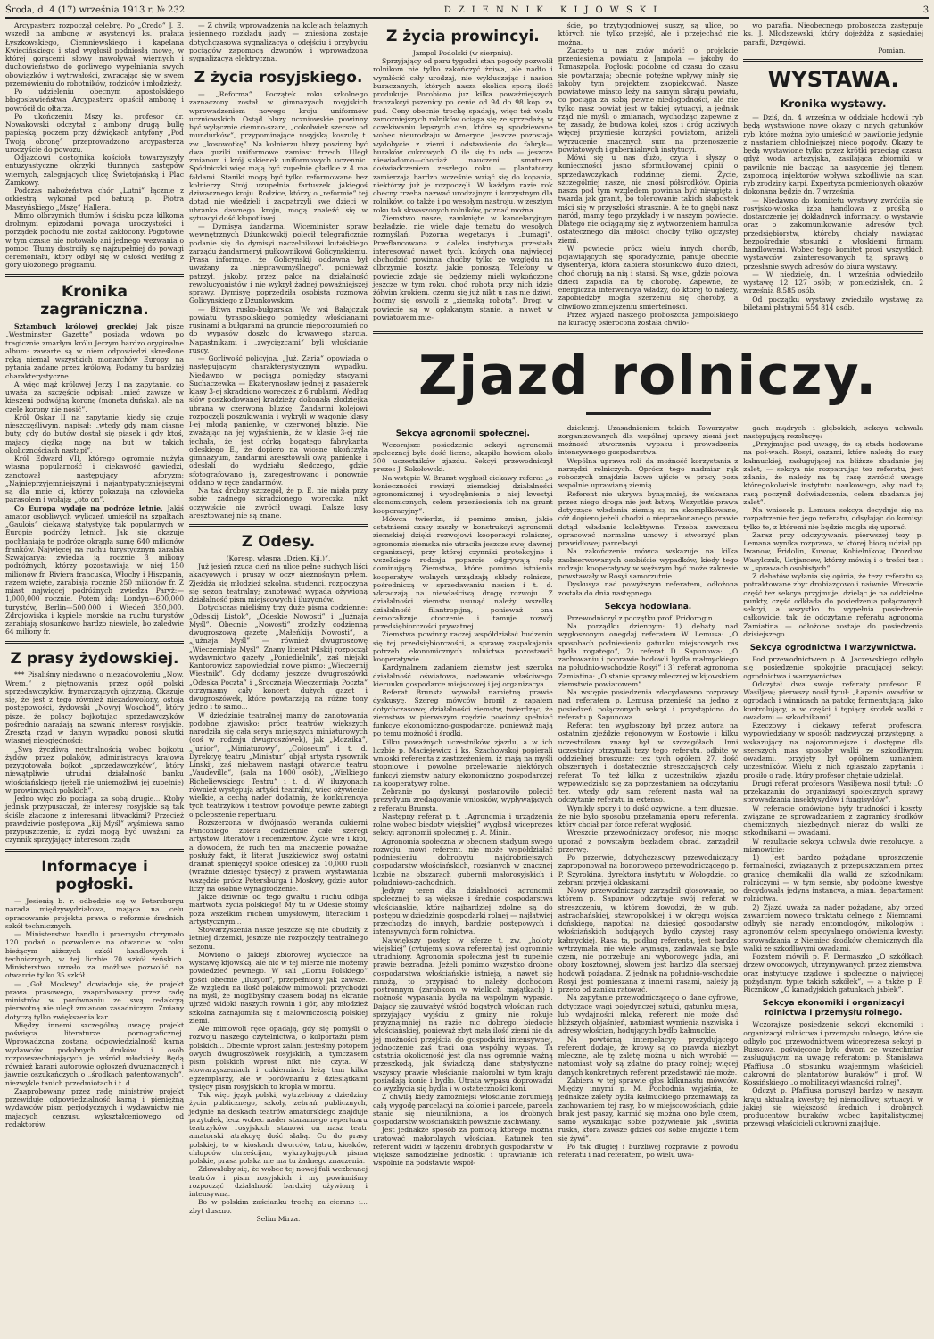Środa, d. 4 (17) września 1913 r. № 232 DZIENNIK KIJOWSKI 3
Arcypasterz rozpoczął celebrę. Po „Credo“ J. E. wszedł na ambonę w asystencyi ks. prałata Łyszkowskiego, Ciemniewskiego i kapelana Kwiecińskiego i stąd wygłosił podniosłą mowę, w której gorącemi słowy nawoływał wiernych i duchowieństwo do gorliwego wypełniania swych obowiązków i wytrwałości, zwracając się w swem przemówieniu do robotników, rodziców i młodzieży.
Po udzieleniu obecnym apostolskiego błogosławieństwa Arcypasterz opuścił ambonę i powrócił do ołtarza.
Po ukończeniu Mszy ks. profesor dr. Nowakowski odczytał z ambony drugą bullę papieską, poczem przy dźwiękach antyfony „Pod Twoją obronę“ przeprowadzono arcypasterza uroczyście do powozu.
Odjazdowi dostojnika kościoła towarzyszyły entuzyastyczne okrzyki tłumnych zastępów wiernych, zalegających ulicę Świętojańską i Plac Zamkowy.
Podczas nabożeństwa chór „Lutni“ łącznie z orkiestrą wykonał pod batutą p. Piotra Maszyńskiego „Mszę“ Hallera.
Mimo olbrzymich tłumów i ścisku poza kilkoma drobnymi epizodami powaga uroczystości i porządek pochodu nie został zakłócony. Pogotowie w tym czasie nie notowało ani jednego wezwania o pomoc. Tłumy dostroiły się najzupełniej do powagi ceremoniału, który odbył się w całości według z góry ułożonego programu.
Kronika zagraniczna.
Sztambuch królowej greckiej Jak pisze „Westminster Gazette“ posiada wdowa po tragicznie zmarłym królu Jerzym bardzo oryginalne album: zawarte są w niem odpowiedzi skreślone ręką niemal wszystkich monarchów Europy, na pytania zadane przez królową. Podamy tu bardziej charakterystyczne.
A więc mąż królowej Jerzy I na zapytanie, co uważa za szczęście odpisał: „mieć zawsze w kieszeni podwójną koronę (moneta duńska), ale na czele korony nie nosić“.
Król Oskar II na zapytanie, kiedy się czuje nieszczęśliwym, napisał: „wtedy gdy mam ciasne buty, gdy do butów dostał się piasek i gdy ktoś, mający ciężką nogę na but w takich okolicznościach nastąpi“.
Król Edward VII, którego ogromnie nużyła własna popularność i ciekawość gawiedzi, zanotował następujący aforyzm: „Najnieprzyjemniejszymi i najantypatyczniejszymi są dla mnie ci, którzy pokazują na człowieka parasolem i wołają: „oto on“.
Co Europa wydaje na podróże letnie. Jakiś amator osobliwych wyliczeń umieścił na szpaltach „Gaulois“ ciekawą statystykę tak popularnych w Europie podróży letnich. Jak się okazuje pochłaniają te podróże okrągłą sumę 640 milionów franków. Najwięcej na ruchu turystycznym zarabia Szwajcarya: zwiedza ją rocznie 3 miliony podróżnych, którzy pozostawiają w niej 150 milionów fr. Riviera francuska, Włochy i Hiszpania, razem wzięte, zarabiają rocznie 250 milionów fr. Z miast najwięcej podróżnych zwiedza Paryż:—1,000,000 rocznie. Potem idą: Londyn—600,000 turystów, Berlin—500,000 i Wiedeń 350,000. Zdrojowiska i kąpiele morskie na ruchu turystów zarabiają stosunkowo bardzo niewiele, bo zaledwie 64 miliony fr.
Z prasy żydowskiej.
*** Pisaliśmy niedawno o niezadowoleniu „Now. Wrem.“ z piętnowania przez ogół polski sprzedawczyków, frymarczących ojczyzną. Okazuje się, że jest z tego również niezadowolony, ostoja postępowości, żydowski „Nowyj Woschod“, który pisze, że polacy bojkotując sprzedawczyków pośrednio narażają na szwank interesy rosyjskie. Zresztą rząd w danym wypadku ponosi skutki własnej nieogiędności:
„Swą życzliwą neutralnością wobec bojkotu żydów przez polaków, administracya krajowa przygotowała bojkot „sprzedawczyków“, który niewątpliwie utrudni działalność banku włościańskiego (jeżeli nie uniemożliwi jej zupełnie) w prowincyach polskich“.
Jedno więc zło pociąga za sobą drugie... Ktoby jednak przypuszczał, że interesy rosyjskie są tak ściśle złączone z interesami litwackimi? Przecież prawdziwie postępowa „Kij Myśl“ wyśmiewa samo przypuszczenie, iż żydzi mogą być uważani za czynnik sprzyjający interesom rządu
Informacye i pogłoski.
— Jesienią b. r. odbędzie się w Petersburgu narada międzywydziałowa, mająca na celu opracowanie projektu prawa o reformie średnich szkół technicznych.
— Ministerstwo handlu i przemysłu otrzymało 120 podań o pozwolenie na otwarcie w roku bieżącym niższych szkół handlowych i technicznych, w tej liczbie 70 szkół żeńskich. Ministerstwo uznało za możliwe pozwolić na otwarcie tylko 35 szkół.
— „Goł. Moskwy“ dowiaduje się, że projekt prawa prasowego, zaaprobowany przez radę ministrów w porównaniu ze swą redakcyą pierwotną nie uległ zmianom zasadniczym. Zmiany dotyczą tylko zwiększenia kar.
Między innemi szczególną uwagę projekt poświęca literaturze pornograficznej. Wprowadzona zostaną odpowiedzialność karna wydawców podobnych druków i osób rozpowszechniających je wśród młodzieży. Będą również karani autorowie ogłoszeń dwuznacznych i jawnie oszukańczych o „środkach patentowanych“, niezwykle tanich przedmiotach i t. d.
Zaaprobowany przez radę ministrów projekt przewiduje odpowiedzialność karną i pieniężną wydawców pism perjodycznych i wydawnictw nie mających cenzusu wykształceniowego od redaktorów.
— Z chwilą wprowadzenia na kolejach żelaznych jesiennego rozkładu jazdy — zniesiona zostaje dotychczasowa sygnalizacya o odejściu i przybyciu pociągów zapomocą dzwonów i wprowadzona sygnalizacya elektryczna.
Z życia rosyjskiego.
— „Reforma“. Początek roku szkolnego zaznaczony został w gimnazyach rosyjskich wprowadzeniem nowego kroju uniformów uczniowskich. Ostąd bluzy uczniowskie powinny być wyłącznie ciemno-szare, „cokolwiek szersze od mundurków“, przypominające rosyjską koszulę t. zw. „kosowotkę“. Na kołnierzu bluzy powinny być dwa guziki uniformowe zamiast trzech. Uległ zmianom i krój sukienek uniformowych uczennic. Spódniczki więc mają być zupełnie gładkie z 4 ma fałdami. Staniki mogą być tylko reformowane bez kołnierzy. Strój uzupełnia fartuszek jakiegoś dziwacznego kroju. Rodzice, którzy o „reformie“ tej dotąd nie wiedzieli i zaopatrzyli swe dzieci w ubranka dawnego kroju, mogą znaleźć się w sytuacyi dość kłopotliwej.
— Dymisya żandarma. Wiceminister spraw wewnętrznych Dżunkowskij polecił telegraficznie podanie się do dymisyi naczelnikowi kutaiskiego zarządu żandarmeryi pułkownikowi Golicynskiemu. Prasa informuje, że Golicynskij oddawna był uważany za „nieprawomyślnego“, ponieważ patrzył, jakoby, przez palce na działalność rewolucyonistów i nie wykrył żadnej poważniejszej sprawy. Dymisyę poprzedziła osobista rozmowa Golicynskiego z Dżunkowskim.
— Bitwa rusko-bułgarska. We wsi Bałajczuk powiatu tyraspolskiego pomiędzy włościanami rusinami a bułgarami na gruncie nieporozumień co do wypasów doszło do krwawego starcia. Napastnikami i „zwycięzcami“ byli włościanie ruscy.
— Gorliwość policyjna. „Już. Zaria“ opowiada o następującym charakterystycznym wypadku. Niedawno w pociągu pomiędzy stacyami Suchaczewka — Ekaterynosław jednej z pasażerek klasy 3-ej skradziono woreczek z 6 rublami. Według słów poszkodowanej kradzieży dokonała złodziejka ubrana w czerwoną bluzkę. Żandarmi kolejowi rozpoczęli poszukiwania i wykryli w wagonie klasy I-ej młodą panienkę, w czerwonej bluzie. Nie zważając na jej wyjaśnienia, że w klasie 3-ej nie jechała, że jest córką bogatego fabrykanta odeskiego E., że dopiero na wiosnę ukończyła gimnazyum, żandarmi aresztowali ową panienkę i odesłali do wydziału śledczego, gdzie sfotografowano ją, zaregestrowano i ponownie oddano w ręce żandarmów.
Na tak drobny szczegół, że p. E. nie miała przy sobie żadnego skradzionego woreczka nikt oczywiście nie zwrócił uwagi. Dalsze losy aresztowanej nie są znane.
Z Odesy.
(Koresp. własna „Dzien. Kij.)“.
Już jesień rzuca cień na ulice pełne suchych liści akacyowych i pruszy w oczy nieznośnym pyłem. Zjeżdża się młodzież szkolna, studenci, rozpoczyna się sezon teatralny; zanotować wypada ożywioną działalność pism miejscowych i iluzyonów.
Dotychczas mieliśmy trzy duże pisma codzienne: „Odeskij Listok“, „Odeskie Nowosti“ i „Jużnaja Myśl“. Obecnie „Nowosti“ zrodziły codzienną dwugroszową gazetę „Małeńkija Nowosti“, a „Jużnaja Myśl“ — również dwugroszowę „Wieczerniaja Myśl“. Znany literat Pilskij rozpoczął wydawnictwo gazety „Poniedielnik“, zaś niejaki Kantorowicz zapowiedział nowe pismo: „Wieczernij Wiestnik“. Gdy dodamy jeszcze dwugroszówki „Odeska Poczta“ i „Srocznaja Wieczerniaja Poczta“ otrzymamy cały koncert dużych gazet i dwugroszówek, które powtarzają na różne tony jedno i to samo...
W dziedzinie teatralnej mamy do zanotowania podobne zjawisko: prócz teatrów większych narodziła się cała serya mniejszych miniaturowych (coś w rodzaju dwugroszówek), jak „Mozaika“, „Junior“, „Miniaturowy“, „Coloseum“ i t. d. Dyrekcyę teatru „Miniatur“ objął artysta rysownik Linskij, zaś niebawem nastąpi otwarcie teatru „Vaudeville“, (sala na 1000 osób), „Wielkiego Richeliewskiego Teatru“ i t. d. W iluzyonach również występują artyści teatralni, więc ożywienie wielkie, a cechą nader dodatnią, że konkurencya tych teatrzyków i teatrów powoduje pewne zabiegi o polepszenie repertuaru.
Rozszerzona w dwójnasób weranda cukierni Fanconiego zbiera codziennie całe szeregi artystów, literatów i recenzentów. Życie wre i kipi, a dowodem, że ruch ten ma znaczenie poważne posłuży fakt, iż literat Juszkiewicz swój ostatni dramat spieniężył spółce odeskiej za 10,000 rubli (wraźnie dziesięć tysięcy) z prawem wystawiania wszędzie prócz Petersburga i Moskwy, gdzie autor liczy na osobne wynagrodzenie.
Jakże dziwnie od tego gwaltu i ruchu odbija martwota życia polskiego! My tu w Odesie stoimy poza wszelkim ruchem umysłowym, literackim i artystycznym...
Stowarzyszenia nasze jeszcze się nie obudziły z letniej drzemki, jeszcze nie rozpoczęły teatralnego sezonu.
Mówiono o jakiejś zbiorowej wycieczce na wystawę kijowską, ale nic w tej mierze nie możemy powiedzieć pewnego. W sali „Domu Polskiego“ gości obecnie „iluzyon“, przepełniony jak zawsze. Ze względu na ilość polaków mimowoli przychodzi na myśl, że moglibyśmy czasem bodaj na ekranie ujrzeć widoki naszych równin i gór, aby młodzież szkolna zaznajomiła się z malowniczością polskiej ziemi.
Ale mimowoli ręce opadają, gdy się pomyśli o rozwoju naszego czytelnictwa, o kolportażu pism polskich... Obecnie wprost zalani jesteśmy potopem owych dwugroszówek rosyjskich, a tymczasem pism polskich wprost nikt nie czyta. W stowarzyszeniach i cukierniach leżą tam kilka egzemplarzy, ale w porównaniu z dziesiątkami tysięcy pism rosyjskich to kropla w morzu.
Tak więc język polski, wytrzebiony z dziedziny życia publicznego, szkoły, zebrań publicznych, jedynie na deskach teatrów amatorskiego znajduje przytułek, lecz wobec nader starannego repertuaru teatrzyków rosyjskich stanowi on nasz teatr amatorski atrakcyę dość słabą. Co do prasy polskiej, to w kioskach dworców, tatru, kiosków, chłopców chrześcijan, wykrzykujących pisma polskie, prasa polska nie ma tu żadnego znaczenia.
Zdawałoby się, że wobec tej nowej fali wezbranej teatrów i pism rosyjskich i my powinniśmy rozpocząć działalność bardziej ożywioną i intensywną.
Bo w polskim zaścianku trochę za ciemno i... zbyt duszno.
Selim Mirza.
Z życia prowincyi.
Jampol Podolski (w sierpniu).
Sprzyjający od paru tygodni stan pogody pozwolił rolnikom nie tylko zakończyć żniwa, ale nadto i wymłócić cały urodzaj, nie wykluczając i nasion buraczanych, których nasza okolica sporą ilość produkuje. Porobiono już kilka poważniejszych tranzakcyi pszenicy po cenie od 94 do 98 kop. za pud. Ceny obecnie trochę spadają, więc też wielu zamożniejszych rolników ociąga się ze sprzedażą w oczekiwaniu lepszych cen, które są spodziewane wobec nieurodzaju w Ameryce. Jeszcze pozostaje wydobycie z ziemi i odstawienie do fabryk—buraków cukrowych. O ile się to uda — jeszcze niewiadomo—chociaż nauczeni smutnem doświadczeniem zeszłego roku — plantatorzy zamierzają bardzo wcześnie wziąć się do kopania, niektórzy już je rozpoczęli. W każdym razie rok obecny trzeba nazwać urodzajnym i korzystnym dla rolników, co także i po wesołym nastroju, w zeszłym roku tak skwaszonych rolników, poznać można.
Ziemstwo nasze, zamknięte w kancelaryjnym bezładzie, nie wiele daje tematu do wesołych rozmyślań. Pozorna wegetacya i „bumagi“. Przeflancowana z daleka instytucya przestała interesować nawet tych, których ona najwięcej obchodzić powinna choćby tylko ze względu na olbrzymie koszty, jakie ponoszą. Telefony w powiecie zdaje się będziemy mieli wykończone jeszcze w tym roku, choć robota przy nich idzie żółwim krokiem, czemu się już nikt u nas nie dziwi, boćmy się oswoili z „ziemską robotą“. Drogi w powiecie są w opłakanym stanie, a nawet w powiatowem mie-
ście, po trzytygodniowej suszy, są ulice, po których nie tylko przejść, ale i przejechać nie można.
Zaczęto u nas znów mówić o projekcie przeniesienia powiatu z Jampola — jakoby do Tomaszpola. Pogłoski podobne od czasu do czasu się powtarzają; obecnie potężne wpływy miały się jakoby tym projektem zaopiekować. Nasze powiatowe miasto leży na samym skraju powiatu, co pociąga za sobą pewne niedogodności, ale nie tylko nasz powiat jest w takiej sytuacyi, a jednak rząd nie myśli o zmianach, wychodząc zapewne z tej zasady, że budowa kolei, szos i dróg ucziwych więcej przyniesie korzyści powiatom, aniżeli wyrzucenie znacznych sum na przenoszenie powiatowych i gubernialnych instytucyi.
Mówi się u nas dużo, czyta i słyszy o konieczności jasno sformułowanej opinii o sprzedawczykach rodzinnej ziemi. Życie, szczególniej nasze, nie znosi półśrodków. Opinia nasza pod tym względem powinna być nieugięta i twarda jak granit, bo tolerowanie takich słabostek mści się w przyszłości strasznie. A że to gnębi nasz naród, mamy tego przykłady i w naszym powiecie. Dlatego nie ociągajmy się z wytworzeniem hamulca ostatecznego dla miłości choćby tylko ojczystej ziemi.
W powiecie prócz wielu innych chorób, pojawiających się sporadycznie, panuje obecnie dysenterya, która zabiera stosunkowo dużo dzieci, choć chorują na nią i starsi. Są wsie, gdzie połowa dzieci zapadła na tę chorobę. Zapewne, że energiczna interwencya władzy, do której to należy, zapobiedzby mogła szerzeniu się choroby, a chwilowo zmniejszeniu śmiertelności.
Przez wyjazd naszego proboszcza jampolskiego na kuracyę osierocona została chwilo-
wo parafia. Nieobecnego proboszcza zastępuje ks. J. Młodszewski, który dojeżdża z sąsiedniej parafii, Dzygówki.
Pomian.
WYSTAWA.
Kronika wystawy.
— Dziś, dn. 4 września w oddziale hodowli ryb będą wystawione nowe okazy c nnych gatunków ryb, które można było umieścić w pawilonie jedynie z nastaniem chłodniejszej nieco pogody. Okazy te będą wystawione tylko przez krótki przeciąg czasu, gdyż woda artezyjska, zasilająca zbiorniki w pawilonie nie bacząc na nasycenie jej tlenem zapomocą injektorów wpływa szkodliwie na stan ryb zrodziny karpi. Expertyza pomienionych okazów dokonana będzie dn. 7 września.
— Niedawno do komitetu wystawy zwróciła się rosyjsko-włoska izba handlowa z prośbą o dostarczenie jej dokładnych informacyi o wystawie oraz o zakomunikowanie adresów tych przedsiębiorstw, któreby chciały nawiązać bezpośrednie stosunki z włoskiemi firmami handlowemi. Wobec tego komitet prosi wszystkich wystawców zainteresowanych tą sprawą o przesłanie swych adresów do biura wystawy.
— W niedzielę, dn. 1 września odwiedziło wystawę 12 127 osób; w poniedziałek, dn. 2 września 8.585 osób.
Od początku wystawy zwiedziło wystawę za biletami płatnymi 554 814 osób.
Zjazd rolniczy.
Sekcya agronomii społecznej.
Wczorajsze posiedzenie sekcyi agronomii społecznej było dość liczne, skupiło bowiem około 300 uczestników zjazdu. Sekcyi przewodniczył prezes J. Sokołowski.
Na wstępie W. Brunst wygłosił ciekawy referat „o konieczności rewizyi ziemskiej działalności agronomicznej i wyodrębnienia z niej kwestyi ekonomicznych, celem przeniesienia ich na grunt kooperacyjny“.
Mówca twierdzi, iż pomimo zmian, jakie ostatniemi czasy zaszły w konstrukcyi agronomii ziemskiej dzięki rozwojowi kooperacyi rolniczej, agronomia ziemska nie utraciła jeszcze swej dawnej organizacyi, przy której czynniki protekcyjne i wszelkiego rodzaju poparcie odgrywają rolę dominującą. Ziemstwa, które pomimo istnienia kooperatyw wolnych urządzają składy rolnicze, pośredniczą w sprzedawaniu nasion i t. d. wkraczają na niewłaściwą drogę rozwoju. Z działalności ziemstw usunąć należy wszelką działalność filantropijną, ponieważ ona demoralizuje otoczenie i tamuje rozwój przedsiębiorczości prywatnej.
Ziemstwa powinny raczej współdziałać budzeniu się tej przedsiębiorczości, a sprawę zaspakajania potrzeb ekonomicznych rolnictwa pozostawić kooperatywie.
Kardynalnem zadaniem ziemstw jest szeroka działalność oświatowa, nadawanie właściwego kierunku gospodarce miejscowej i jej organizacya.
Referat Brunsta wywołał namiętną prawie dyskusyę. Szereg mówców bronił z zapałem dotychczasowej działalności ziemstw, twierdząc, że ziemstwa w pierwszym rzędzie powinny spełniać funkcye ekonomiczno-gospodarcze, ponieważ mają po temu możność i środki.
Kilku poważnych uczestników zjazdu, a w ich liczbie p. Maciejewicz i ks. Szachowskoj popierali wnioski referenta z zastrzeżeniem, iż mają na myśli stopniowe i powolne przelewanie niektórych funkcyi ziemstw natury ekonomiczno gospodarczej na kooperatywy rolne.
Zebranie po dyskusyi postanowiło polecić prezydyum zredagowanie wniosków, wypływających z referatu Brunsta.
Następny referat p. t. „Agronomia i urządzenia rolne wobec biedoty wiejskiej“ wygłosił wiceprezes sekcyi agronomii społecznej p. A. Minin.
Agronomia społeczna w obecnem stadyum swego rozwoju, mówi referent, nie może współdziałać podniesieniu dobrobytu najdrobniejszych gospodarstw włościańskich, rozsianych w znacznej liczbie na obszarach gubernii małorosyjskich i południowo-zachodnich.
Jedyny teren dla działalności agronomii społecznej to są większe i średnie gospodarstwa włościańskie, które najbardziej zdolne są do postępu w dziedzinie gospodarki rolnej — najłatwiej przechodzą do innych, bardziej postępowych i intensywnych form rolnictwa.
Największy postęp w sferze t. zw. „holoty wiejskiej“ (cytujemy słowa referenta) jest ogromnie utrudniony. Agronomia społeczna jest tu zupełnie prawie bezradna. Jeżeli pomimo wszystko drobne gospodarstwa włościańskie istnieją, a nawet się mnożą, to przypisać to należy dochodom postronnym (zarobkom w wielkich majątkach) i możność wypasania bydła na wspólnym wypasie. Dający się zauważyć wśród bogatych włościan ruch sprzyjający wyjściu z gminy nie rokuje przyznajmniej na razie nic dobrego biedocie włościańskiej, ponieważ zbyt mała ilość ziemi nie da jej możności przejścia do gospodarki intensywnej, jednoczenie zaś traci ona wspólny wypas. Ta ostatnia okoliczność jest dla nas ogromnie ważną przeszkodą, jak świadczą dane statystyczne wszyscy prawie włościanie małorolni w tym kraju posiadają konie i bydło. Utrata wypasu doprowadzi do wyzbycia się bydła i w ostateczności koni.
Z chwilą kiedy zamożniejsi włościanie zorumieją całą wygodę parcelacyi na kolonie i parcele, parcela stanie się nieunikniona, a los drobnych gospodarstw włościańskich poważnie zachwiany.
Jest jednakże sposób za pomocą którego można uratować małorolnych włościan. Ratunek ten referent widzi w łączeniu drobnych gospodarstw w większe samodzielne jednostki i uprawianie ich wspólnie na podstawie współ-
dzielczej. Uzasadnieniem takich Towarzystw zorganizowanych dla wspólnej uprawy ziemi jest możność utworzenia wypasu i prowadzenia intensywnego gospodarstwa.
Wspólna uprawa roli da możność korzystania z narzędzi rolniczych. Oprócz tego nadmiar rąk roboczych znajdzie łatwe ujście w pracy poza wspólnie uprawianą ziemią.
Referent nie ukrywa bynajmniej, że wskazana przez niego droga nie jest łatwą. Wszystkie prawa dotyczące władania ziemią są na skomplikowane, cóż dopiero jeżeli chodzi o nieprzekonanego prawie dotąd władanie kolektywne. Trzeba zawczasu opracować normalne umowy i stworzyć plan prawidłowej parcelacyi.
Na zakończenie mówca wskazuje na kilka zaobserwowanych osobiście wypadków, kiedy tego rodzaju kooperatywy w węższym być może zakresie powstawały w Rosyi samorzutnie.
Dyskusya nad powyższym referatem, odłożona została do dnia następnego.
Sekcya hodowlana.
Przewodniczył z początku prof. Pridorogin.
Na porządku dziennym: 1) debaty nad wygłoszonym onegdaj referatem W. Lemusa: „O sposobach podniesienia gatunku miejscowych ras bydła rogatego“, 2) referat D. Sapunowa: „O zachowaniu i poprawie hodowli bydła małmyckiego na południo-wschodzie Rosyi“ i 3) referat agronoma Zamiatina: „O stanie sprawy mlecznej w kijowskiem ziemstwie powiatowem“.
Na wstępie posiedzenia zdecydowano rozprawy nad referatem p. Lemusa przenieść na jedno z posiedzeń połączonych sekcyi i przystąpiono do referatu p. Sapunowa.
Referat ten wygłoszony był przez autora na ostatnim zjeździe rejonowym w Rostowie i kilku uczestnikom znany był w szczegółach. Inni uczestnicy otrzymali tezy tego referatu, odbite w oddzielnej broszurze; tez tych ogółem 27, dość obszernych i dostatecznie streszczających cały referat. To też kilku z uczestników zjazdu wypowiedziało się za poprzestaniem na odczytaniu tez, wtedy gdy sam referent nasta wał na odczytanie referatu in extenso.
Wynikły spory i to dość ożywione, a tem dłuższe, że nie było sposobu przełamania oporu referenta, który chciał par force referat wygłosić.
Wreszcie przewodniczący profesor, nie mogąc uporać z powstałym bezładem obrad, zarządził przerwę.
Po przerwie, dotychczasowy przewodniczący zaproponował na honorowego przewodniczącego p. P. Szyrokina, dyrektora instytutu w Wołogdzie, co zebrani przyjęli oklaskami.
Nowy przewodniczący zarządził głosowanie, po którem p. Sapunow odczytuje swój referat w streszczeniu, w którem dowodzi, że w gub. astrachańskiej, stawropolskiej i w okręgu wojska dońskiego, napotkał na dziesięć gospodarstw włościańskich hodujących bydło czystej rasy kałmyckiej. Rasa ta, podług referenta, jest bardzo wytrzymała, nie wiele wymaga, zadawala się byle czem, nie potrzebuje ani wyborowego jadła, ani obory kosztownej, słowem jest bardzo dla szerszej hodowli pożądana. Z jednak na południo-wschodzie Rosyi jest pomieszana z innemi rasami, należy ją przeto od zaniku ratować.
Na zapytanie przewodniczącego o dane cyfrowe, dotyczące wagi pojedynczej sztuki, gatunku mięsa, lub wydajności mleka, referent nie może dać bliższych objaśnień, natomiast wymienia nazwiska i adresy włościan, hodujących bydło kałmuckie.
Na powtórną interpelacyę prezydującego referent dodaje, że krowy są co prawda niezbyt mleczne, ale tę zaletę można u nich wyrobić — natomiast woły są zdatne do pracy rolnej; więcej danych konkretnych referent przedstawić nie może.
Zabiera w tej sprawie głos kilkunastu mówców. Między innymi p. M. Pochodnia wyjaśnia, że jednakże zalety bydła kałmuckiego przemawiają za zachowaniem tej rasy, bo w miejscowościach, gdzie brak jest paszy, karmić się można ono byle czem, samo wyszukując sobie pożywienie jak „świnia ruska, która zawsze gdzieś coś sobie znajdzie i tem się żywi“.
Po tak długiej i burzliwej rozprawie z powodu referatu i nad referatem, po wielu uwa-
gach mądrych i głębokich, sekcya uchwala następującą rezolucyę:
„Przyjmując pod uwagę, że są stada hodowane na poł-wach. Rosyi, oazami, które należą do rasy kałmuckiej, zasługującej na bliższe zbadanie jej zalet, — sekcya nie rozpatrując tez referatu, jest zdania, że należy na tę rasę zwrócić uwagę któregokolwiek instytutu naukowego, aby nad tą rasą poczynił doświadczenia, celem zbadania jej zalet“.
Na wniosek p. Lemusa sekcya decyduje się na rozpatrzenie tez jego referatu, odsyłając do komisyi tylko te, z któremi nie będzie mogła się uporać.
Zaraz przy odczytywaniu pierwszej tezy p. Lemana wynika rozprawa, w której biorą udział pp. Iwanow, Fridolin, Kuwow, Kobielnikow, Drozdow, Wasylczuk, Ustjancew, którzy mówią i o treści tez i w „sprawach osobistych“.
Z debatów wyłania się opinia, że tezy referatu są potraktowane zbyt drobiazgowo i naiwnie. Wreszcie część tez sekcya przyjmuje, dzieląc je na oddzielne punkty, część odkłada do posiedzenia połączonych sekcyi, a wszystko to wypełnia posiedzenie całkowicie, tak, że odczytanie referatu agronoma Zamiatina — odłożone zostaje do posiedzenia dzisiejszego.
Sekcya ogrodnictwa i warzywnictwa.
Pod przewodnictwem p. A. Jaczewskiego odbyło się posiedzenie spokojnie pracującej sekcyi ogrodnictwa i warzywnictwa.
Odczytał dwa swoje referaty profesor E. Wasiljew; pierwszy nosił tytuł: „Łapanie owadów w ogrodach i winnicach na patokę fermentującą, jako kontrolujący, a w części i tępiący środek walki z owadami — szkodnikami“.
Rzeczowy i ciekawy referat profesora, wypowiedziany w sposób nadzwyczaj przystępny, a wskazujący na najoromniejsze i dostępne dla szerszych mas sposoby walki ze szkodliwymi owadami, przyjęty był ogólnem uznaniem uczestników. Wielu z nich zgłaszało zapytania i prosiło o radę, który profesor chętnie udzielał.
Drugi referat profesora Wasiljewa nosił tytuł: „O przekazaniu do organizacyi społecznych sprawy sprowadzania insektysydów i fungisydów“.
W referacie omówione były trudności i koszty, związane ze sprowadzaniem z zagranicy środków chemicznych, niezbędnych nieraz do walki ze szkodnikami — owadami.
W rezultacie sekcya uchwala dwie rezolucye, a mianowicie:
1) Jest bardzo pożądane uproszczenie formalności, związanych z przepuszczaniem przez granicę chemikalii dla walki ze szkodnikami rolniczymi — w tym sensie, aby podobne kwestye decydowała jedyna instancya, a mian. departament rolnictwa.
2) Zjazd uważa za nader pożądane, aby przed zawarciem nowego traktatu celnego z Niemcami, odbyły się narady entomologów, mikologów i agronomów celem specyalnego omówienia kwestyi sprowadzania z Niemiec środków chemicznych dla walki ze szkodliwymi owadami.
Pozatem mówili p. F. Dermaszko „O szkółkach drzew owocowych, utrzymywanych przez ziemstwa, oraz instytucye rządowe i społeczne o najwięcej pożądanym typie takich szkółek“, — a także p. P. Ricznikow „O kanadyjskich gatunkach jabłek“.
Sekcya ekonomiki i organizacyi rolnictwa i przemysłu rolnego.
Wczorajsze posiedzenie sekcyi ekonomiki i organizacyi rolnictwa i przemysłu rolnego, które się odbyło pod przewodnictwem wiceprezesa sekcyi p. Russowa, poświęcone było dwom ze wszechmiar zasługującym na uwagę referatom: p. Stanisława Pfaffiusa „O stosunku wzajemnym właścicieli cukrowni do plantatorów buraków“ i prof. W. Kossińskiego „o mobilizacyi własności rolnej“.
Odczyt p. Pfaffiusa poruszył bardzo w naszym kraju aktualną kwestyę tej niemożliwej sytuacyi, w jakiej się większość średnich i drobnych producentów buraków wobec kapitalistycznej przewagi właścicieli cukrowni znajduje.